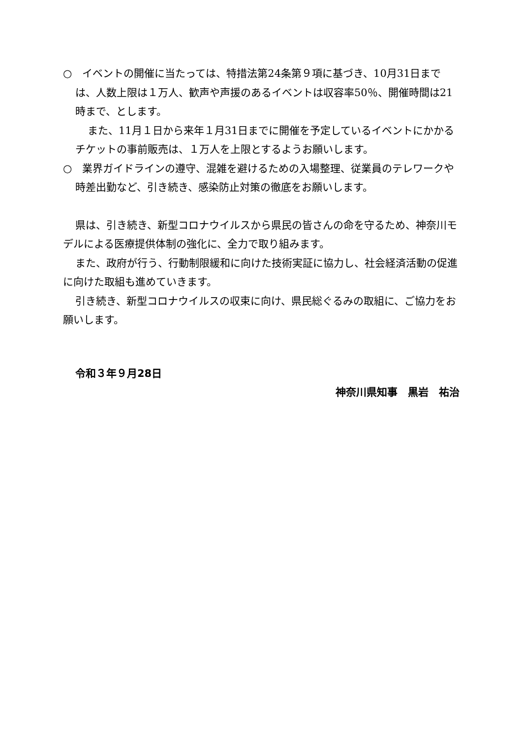○　イベントの開催に当たっては、特措法第24条第９項に基づき、10月31日までは、人数上限は１万人、歓声や声援のあるイベントは収容率50％、開催時間は21時まで、とします。
また、11月１日から来年１月31日までに開催を予定しているイベントにかかるチケットの事前販売は、１万人を上限とするようお願いします。
○　業界ガイドラインの遵守、混雑を避けるための入場整理、従業員のテレワークや時差出勤など、引き続き、感染防止対策の徹底をお願いします。
県は、引き続き、新型コロナウイルスから県民の皆さんの命を守るため、神奈川モデルによる医療提供体制の強化に、全力で取り組みます。
また、政府が行う、行動制限緩和に向けた技術実証に協力し、社会経済活動の促進に向けた取組も進めていきます。
引き続き、新型コロナウイルスの収束に向け、県民総ぐるみの取組に、ご協力をお願いします。
令和３年９月28日
神奈川県知事　黒岩　祐治